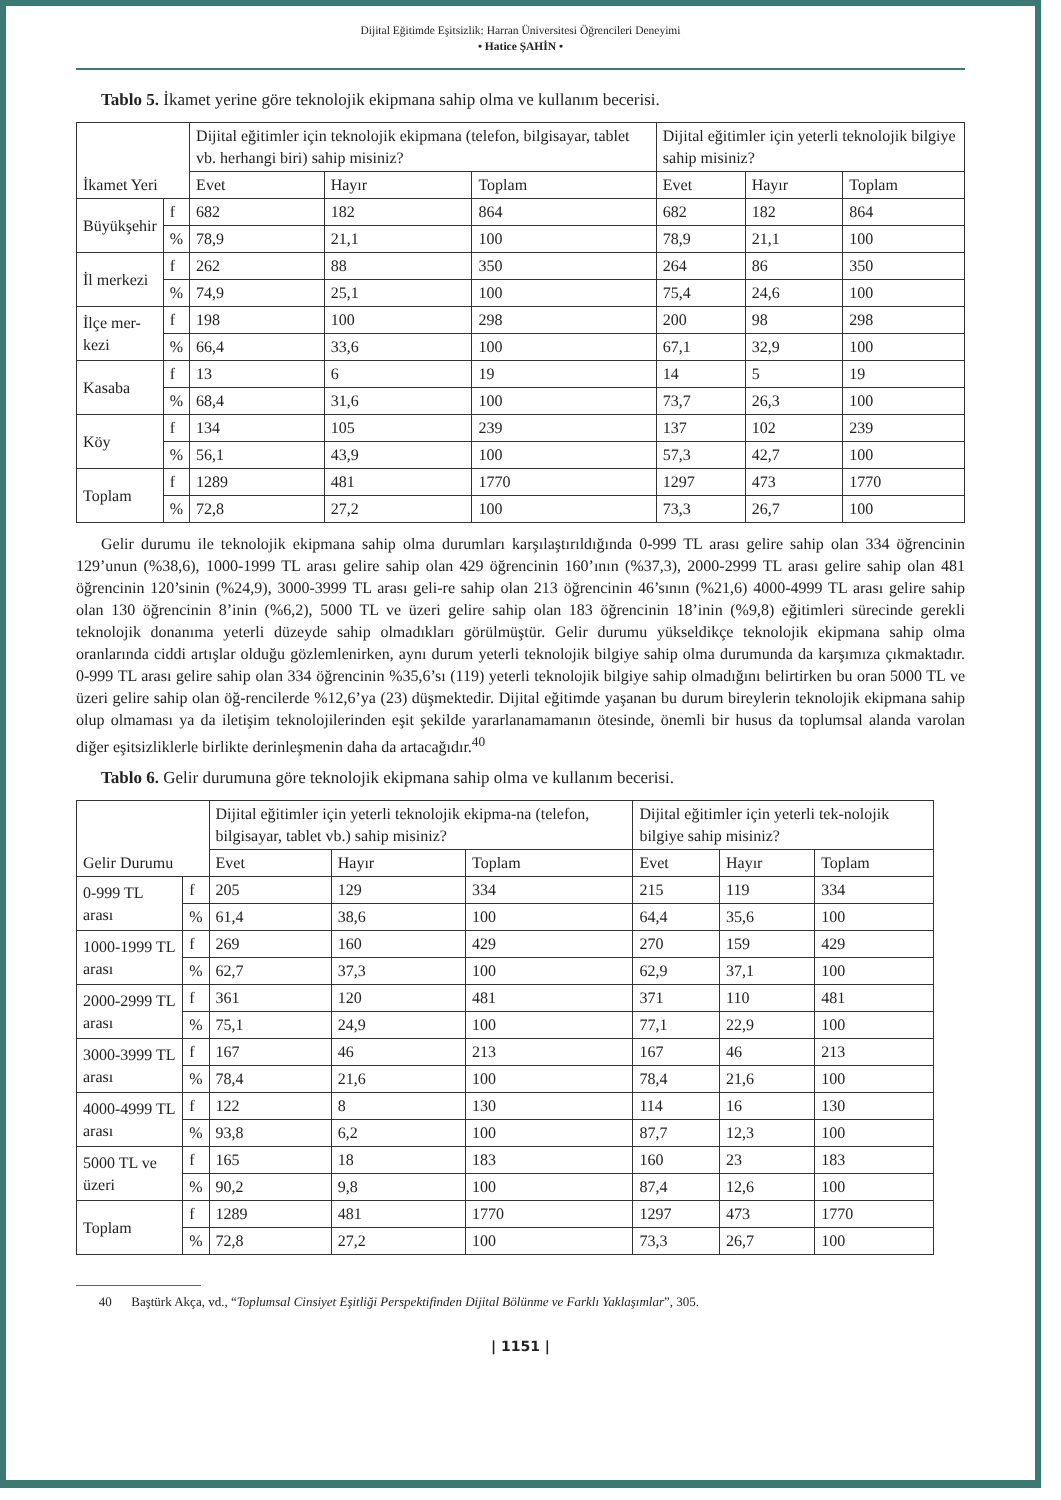Dijital Eğitimde Eşitsizlik: Harran Üniversitesi Öğrencileri Deneyimi
• Hatice ŞAHİN •
Tablo 5. İkamet yerine göre teknolojik ekipmana sahip olma ve kullanım becerisi.
| İkamet Yeri | | Dijital eğitimler için teknolojik ekipmana (telefon, bilgisayar, tablet vb. herhangi biri) sahip misiniz? | | | Dijital eğitimler için yeterli teknolojik bilgiye sahip misiniz? | | |
| | | Evet | Hayır | Toplam | Evet | Hayır | Toplam |
| Büyükşehir | f | 682 | 182 | 864 | 682 | 182 | 864 |
| | % | 78,9 | 21,1 | 100 | 78,9 | 21,1 | 100 |
| İl merkezi | f | 262 | 88 | 350 | 264 | 86 | 350 |
| | % | 74,9 | 25,1 | 100 | 75,4 | 24,6 | 100 |
| İlçe mer- kezi | f | 198 | 100 | 298 | 200 | 98 | 298 |
| | % | 66,4 | 33,6 | 100 | 67,1 | 32,9 | 100 |
| Kasaba | f | 13 | 6 | 19 | 14 | 5 | 19 |
| | % | 68,4 | 31,6 | 100 | 73,7 | 26,3 | 100 |
| Köy | f | 134 | 105 | 239 | 137 | 102 | 239 |
| | % | 56,1 | 43,9 | 100 | 57,3 | 42,7 | 100 |
| Toplam | f | 1289 | 481 | 1770 | 1297 | 473 | 1770 |
| | % | 72,8 | 27,2 | 100 | 73,3 | 26,7 | 100 |
Gelir durumu ile teknolojik ekipmana sahip olma durumları karşılaştırıldığında 0-999 TL arası gelire sahip olan 334 öğrencinin 129’unun (%38,6), 1000-1999 TL arası gelire sahip olan 429 öğrencinin 160’ının (%37,3), 2000-2999 TL arası gelire sahip olan 481 öğrencinin 120’sinin (%24,9), 3000-3999 TL arası geli-re sahip olan 213 öğrencinin 46’sının (%21,6) 4000-4999 TL arası gelire sahip olan 130 öğrencinin 8’inin (%6,2), 5000 TL ve üzeri gelire sahip olan 183 öğrencinin 18’inin (%9,8) eğitimleri sürecinde gerekli teknolojik donanıma yeterli düzeyde sahip olmadıkları görülmüştür. Gelir durumu yükseldikçe teknolojik ekipmana sahip olma oranlarında ciddi artışlar olduğu gözlemlenirken, aynı durum yeterli teknolojik bilgiye sahip olma durumunda da karşımıza çıkmaktadır. 0-999 TL arası gelire sahip olan 334 öğrencinin %35,6’sı (119) yeterli teknolojik bilgiye sahip olmadığını belirtirken bu oran 5000 TL ve üzeri gelire sahip olan öğ-rencilerde %12,6’ya (23) düşmektedir. Dijital eğitimde yaşanan bu durum bireylerin teknolojik ekipmana sahip olup olmaması ya da iletişim teknolojilerinden eşit şekilde yararlanamamanın ötesinde, önemli bir husus da toplumsal alanda varolan diğer eşitsizliklerle birlikte derinleşmenin daha da artacağıdır.<sup>40</sup>
Tablo 6. Gelir durumuna göre teknolojik ekipmana sahip olma ve kullanım becerisi.
| Gelir Durumu | | Dijital eğitimler için yeterli teknolojik ekipma-na (telefon, bilgisayar, tablet vb.) sahip misiniz? | | | Dijital eğitimler için yeterli tek-nolojik bilgiye sahip misiniz? | | |
| | | Evet | Hayır | Toplam | Evet | Hayır | Toplam |
| 0-999 TL arası | f | 205 | 129 | 334 | 215 | 119 | 334 |
| | % | 61,4 | 38,6 | 100 | 64,4 | 35,6 | 100 |
| 1000-1999 TL arası | f | 269 | 160 | 429 | 270 | 159 | 429 |
| | % | 62,7 | 37,3 | 100 | 62,9 | 37,1 | 100 |
| 2000-2999 TL arası | f | 361 | 120 | 481 | 371 | 110 | 481 |
| | % | 75,1 | 24,9 | 100 | 77,1 | 22,9 | 100 |
| 3000-3999 TL arası | f | 167 | 46 | 213 | 167 | 46 | 213 |
| | % | 78,4 | 21,6 | 100 | 78,4 | 21,6 | 100 |
| 4000-4999 TL arası | f | 122 | 8 | 130 | 114 | 16 | 130 |
| | % | 93,8 | 6,2 | 100 | 87,7 | 12,3 | 100 |
| 5000 TL ve üzeri | f | 165 | 18 | 183 | 160 | 23 | 183 |
| | % | 90,2 | 9,8 | 100 | 87,4 | 12,6 | 100 |
| Toplam | f | 1289 | 481 | 1770 | 1297 | 473 | 1770 |
| | % | 72,8 | 27,2 | 100 | 73,3 | 26,7 | 100 |
40 Baştürk Akça, vd., “Toplumsal Cinsiyet Eşitliği Perspektifinden Dijital Bölünme ve Farklı Yaklaşımlar”, 305.
| 1151 |